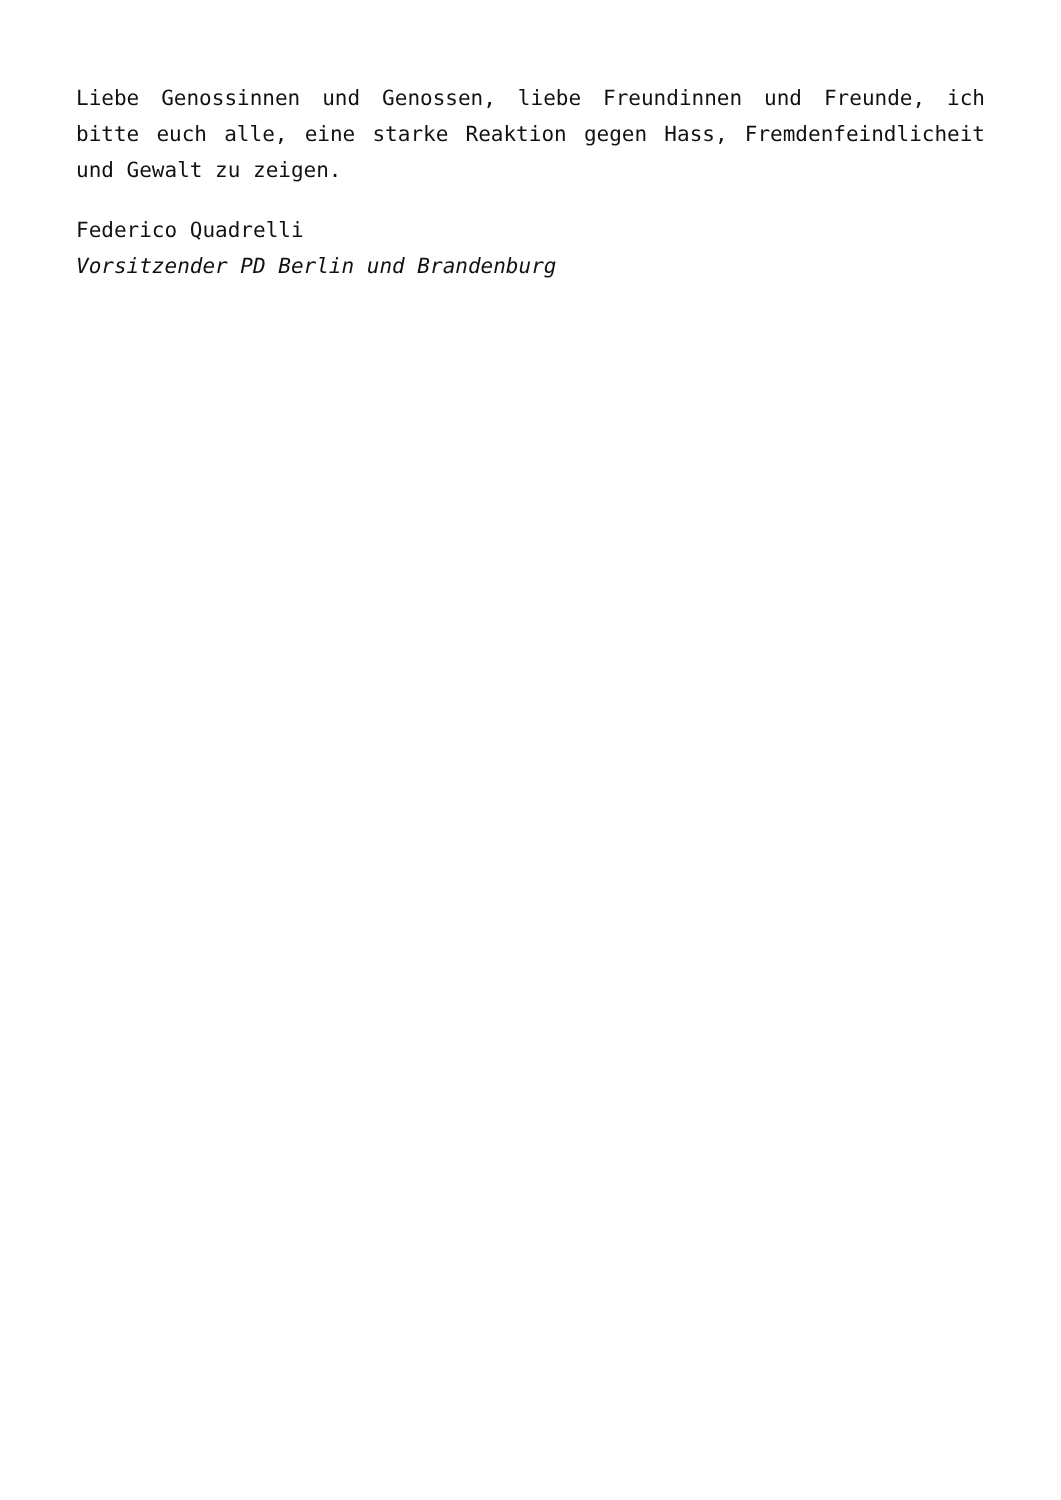Liebe Genossinnen und Genossen, liebe Freundinnen und Freunde, ich bitte euch alle, eine starke Reaktion gegen Hass, Fremdenfeindlicheit und Gewalt zu zeigen.
Federico Quadrelli
Vorsitzender PD Berlin und Brandenburg